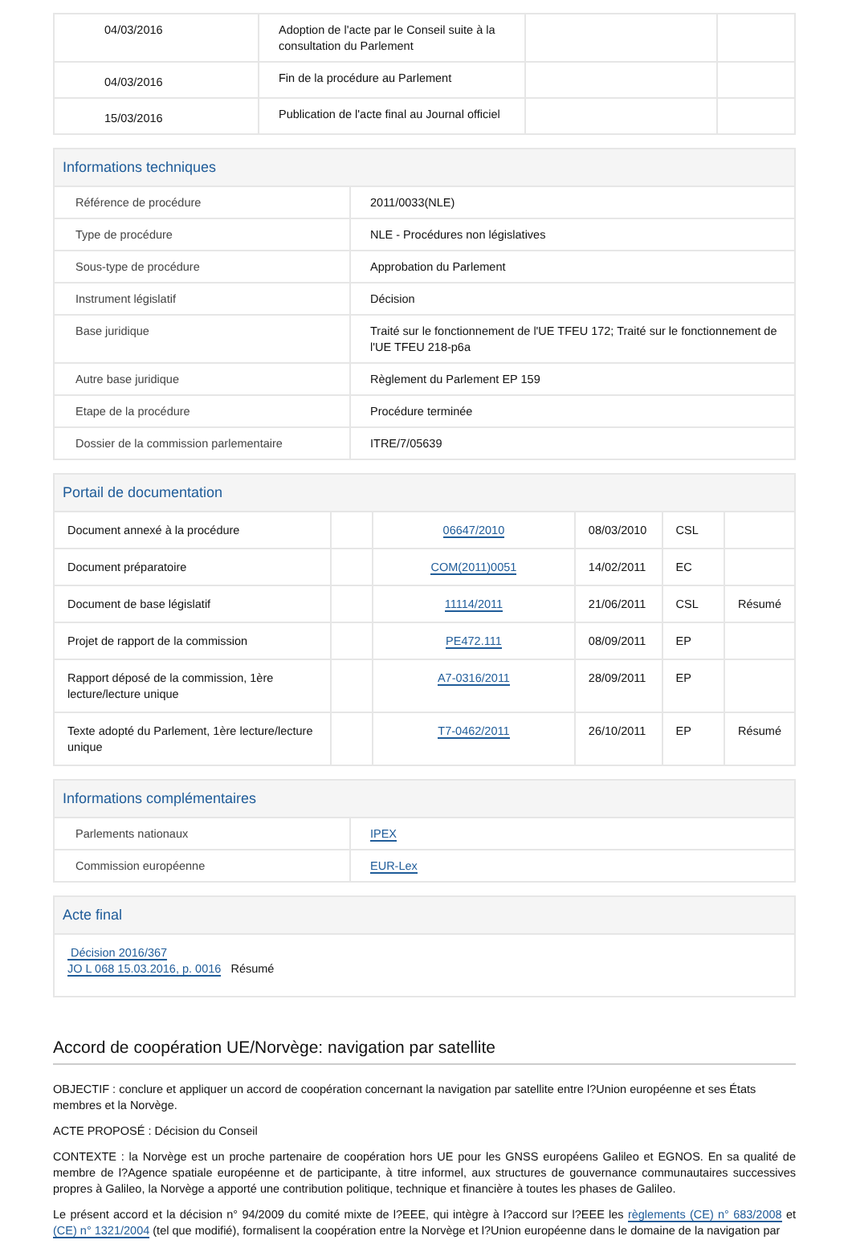| 04/03/2016 | Adoption de l'acte par le Conseil suite à la consultation du Parlement | | |
| 04/03/2016 | Fin de la procédure au Parlement | | |
| 15/03/2016 | Publication de l'acte final au Journal officiel | | |
Informations techniques
| Référence de procédure | 2011/0033(NLE) |
| Type de procédure | NLE - Procédures non législatives |
| Sous-type de procédure | Approbation du Parlement |
| Instrument législatif | Décision |
| Base juridique | Traité sur le fonctionnement de l'UE TFEU 172; Traité sur le fonctionnement de l'UE TFEU 218-p6a |
| Autre base juridique | Règlement du Parlement EP 159 |
| Etape de la procédure | Procédure terminée |
| Dossier de la commission parlementaire | ITRE/7/05639 |
Portail de documentation
| Document annexé à la procédure | | 06647/2010 | 08/03/2010 | CSL | |
| Document préparatoire | | COM(2011)0051 | 14/02/2011 | EC | |
| Document de base législatif | | 11114/2011 | 21/06/2011 | CSL | Résumé |
| Projet de rapport de la commission | | PE472.111 | 08/09/2011 | EP | |
| Rapport déposé de la commission, 1ère lecture/lecture unique | | A7-0316/2011 | 28/09/2011 | EP | |
| Texte adopté du Parlement, 1ère lecture/lecture unique | | T7-0462/2011 | 26/10/2011 | EP | Résumé |
Informations complémentaires
| Parlements nationaux | IPEX |
| Commission européenne | EUR-Lex |
Acte final
Décision 2016/367
JO L 068 15.03.2016, p. 0016 Résumé
Accord de coopération UE/Norvège: navigation par satellite
OBJECTIF : conclure et appliquer un accord de coopération concernant la navigation par satellite entre l?Union européenne et ses États membres et la Norvège.
ACTE PROPOSÉ : Décision du Conseil
CONTEXTE : la Norvège est un proche partenaire de coopération hors UE pour les GNSS européens Galileo et EGNOS. En sa qualité de membre de l?Agence spatiale européenne et de participante, à titre informel, aux structures de gouvernance communautaires successives propres à Galileo, la Norvège a apporté une contribution politique, technique et financière à toutes les phases de Galileo.
Le présent accord et la décision n° 94/2009 du comité mixte de l?EEE, qui intègre à l?accord sur l?EEE les règlements (CE) n° 683/2008 et (CE) n° 1321/2004 (tel que modifié), formalisent la coopération entre la Norvège et l?Union européenne dans le domaine de la navigation par